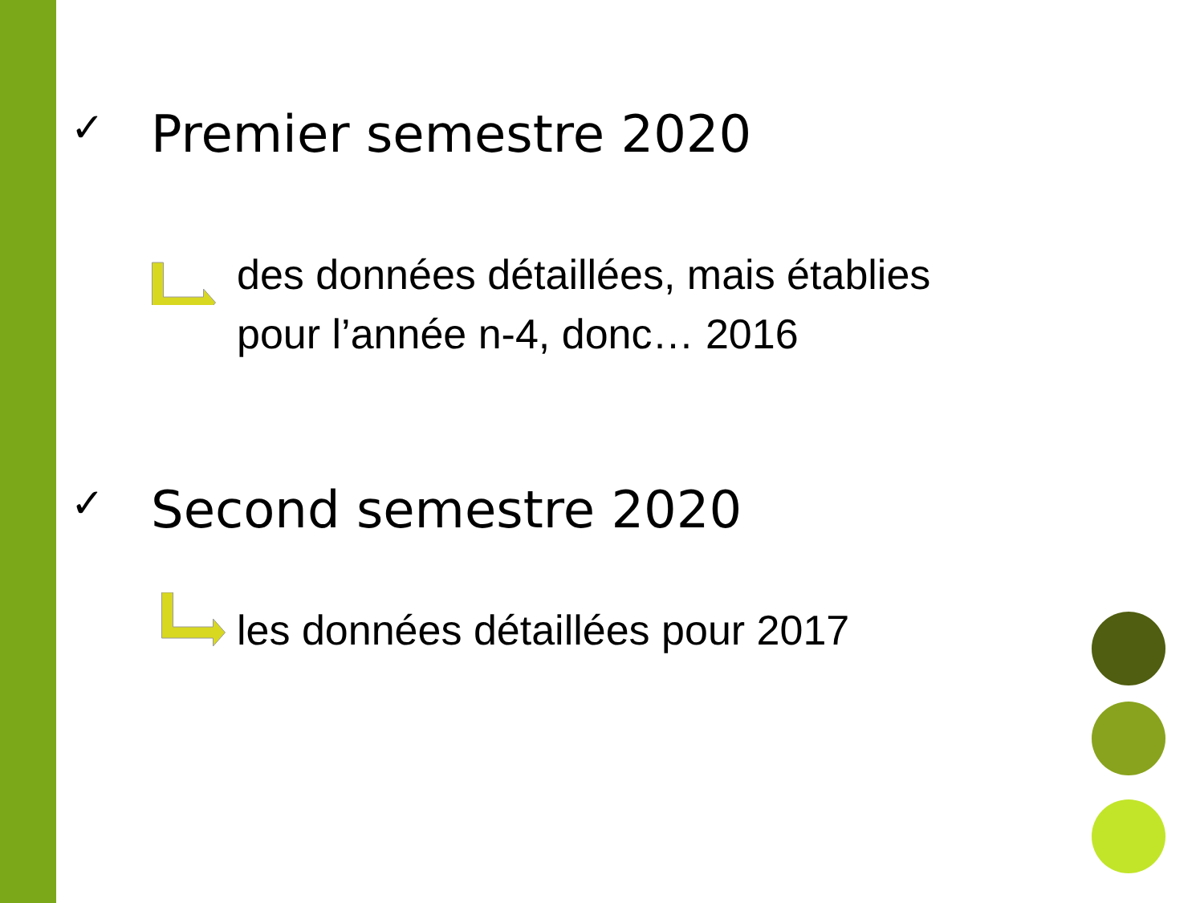✓ Premier semestre 2020
des données détaillées, mais établies
pour l’année n-4, donc… 2016
✓ Second semestre 2020
les données détaillées pour 2017